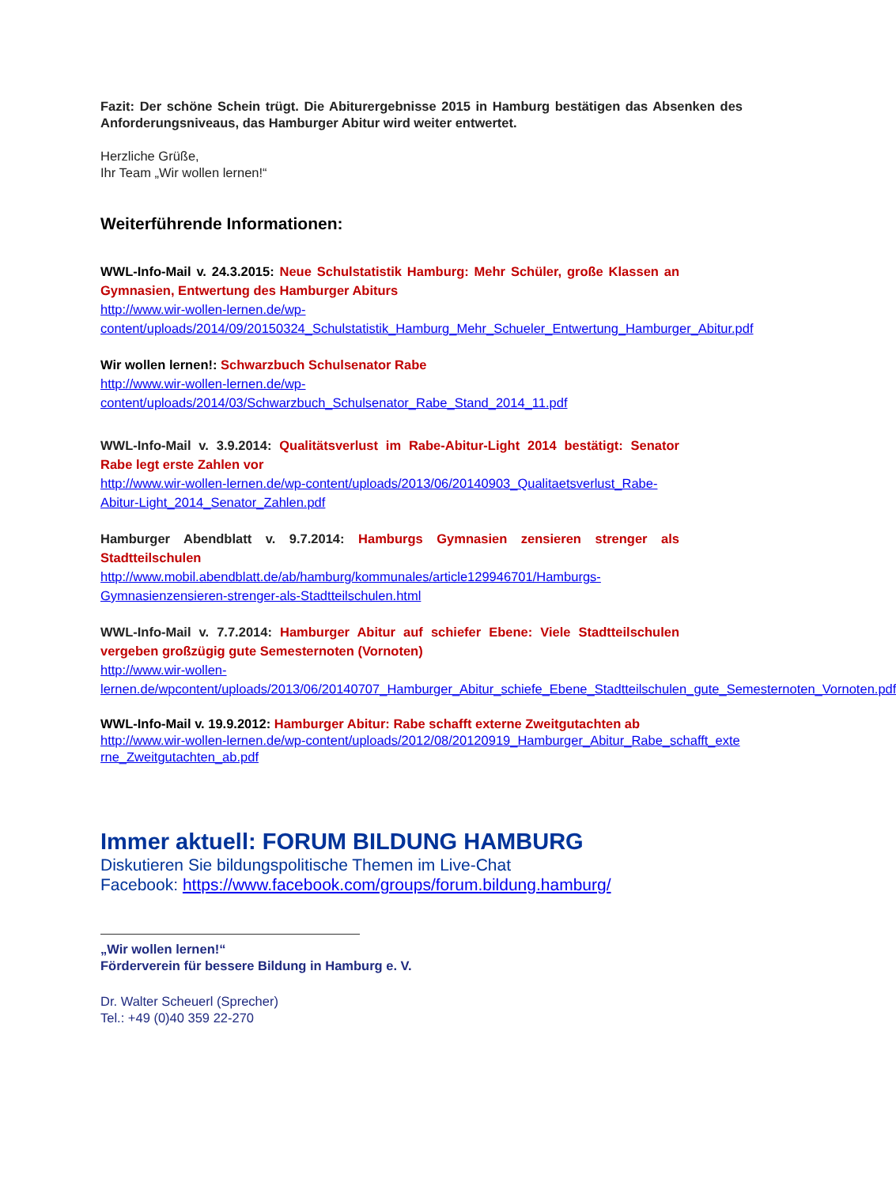Fazit: Der schöne Schein trügt. Die Abiturergebnisse 2015 in Hamburg bestätigen das Absenken des Anforderungsniveaus, das Hamburger Abitur wird weiter entwertet.
Herzliche Grüße,
Ihr Team „Wir wollen lernen!“
Weiterführende Informationen:
WWL-Info-Mail v. 24.3.2015: Neue Schulstatistik Hamburg: Mehr Schüler, große Klassen an Gymnasien, Entwertung des Hamburger Abiturs
http://www.wir-wollen-lernen.de/wp-content/uploads/2014/09/20150324_Schulstatistik_Hamburg_Mehr_Schueler_Entwertung_Hamburger_Abitur.pdf
Wir wollen lernen!: Schwarzbuch Schulsenator Rabe
http://www.wir-wollen-lernen.de/wp-content/uploads/2014/03/Schwarzbuch_Schulsenator_Rabe_Stand_2014_11.pdf
WWL-Info-Mail v. 3.9.2014: Qualitätsverlust im Rabe-Abitur-Light 2014 bestätigt: Senator Rabe legt erste Zahlen vor
http://www.wir-wollen-lernen.de/wp-content/uploads/2013/06/20140903_Qualitaetsverlust_Rabe-Abitur-Light_2014_Senator_Zahlen.pdf
Hamburger Abendblatt v. 9.7.2014: Hamburgs Gymnasien zensieren strenger als Stadtteilschulen
http://www.mobil.abendblatt.de/ab/hamburg/kommunales/article129946701/Hamburgs-Gymnasienzensieren-strenger-als-Stadtteilschulen.html
WWL-Info-Mail v. 7.7.2014: Hamburger Abitur auf schiefer Ebene: Viele Stadtteilschulen vergeben großzügig gute Semesternoten (Vornoten)
http://www.wir-wollen-lernen.de/wpcontent/uploads/2013/06/20140707_Hamburger_Abitur_schiefe_Ebene_Stadtteilschulen_gute_Semesternoten_Vornoten.pdf
WWL-Info-Mail v. 19.9.2012: Hamburger Abitur: Rabe schafft externe Zweitgutachten ab
http://www.wir-wollen-lernen.de/wp-content/uploads/2012/08/20120919_Hamburger_Abitur_Rabe_schafft_externe_Zweitgutachten_ab.pdf
Immer aktuell: FORUM BILDUNG HAMBURG
Diskutieren Sie bildungspolitische Themen im Live-Chat
Facebook: https://www.facebook.com/groups/forum.bildung.hamburg/
„Wir wollen lernen!“
Förderverein für bessere Bildung in Hamburg e. V.
Dr. Walter Scheuerl (Sprecher)
Tel.: +49 (0)40 359 22-270